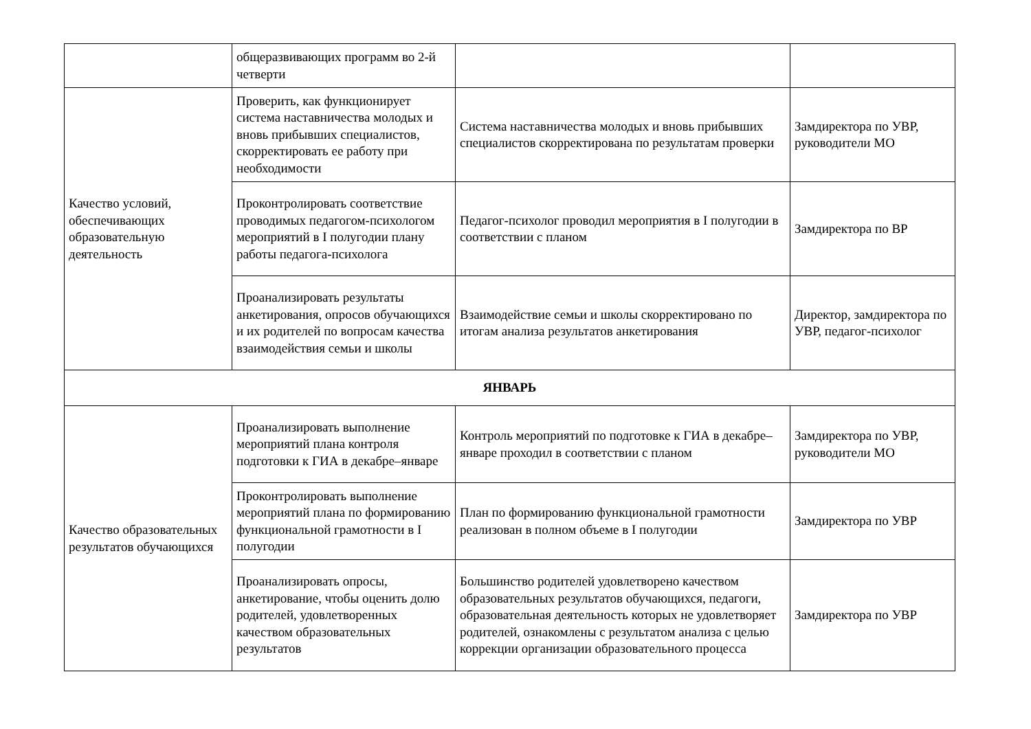| | общеразвивающих программ во 2-й четверти | | |
| Качество условий, обеспечивающих образовательную деятельность | Проверить, как функционирует система наставничества молодых и вновь прибывших специалистов, скорректировать ее работу при необходимости | Система наставничества молодых и вновь прибывших специалистов скорректирована по результатам проверки | Замдиректора по УВР, руководители МО |
| | Проконтролировать соответствие проводимых педагогом-психологом мероприятий в I полугодии плану работы педагога-психолога | Педагог-психолог проводил мероприятия в I полугодии в соответствии с планом | Замдиректора по ВР |
| | Проанализировать результаты анкетирования, опросов обучающихся и их родителей по вопросам качества взаимодействия семьи и школы | Взаимодействие семьи и школы скорректировано по итогам анализа результатов анкетирования | Директор, замдиректора по УВР, педагог-психолог |
| ЯНВАРЬ | | | |
| Качество образовательных результатов обучающихся | Проанализировать выполнение мероприятий плана контроля подготовки к ГИА в декабре–январе | Контроль мероприятий по подготовке к ГИА в декабре–январе проходил в соответствии с планом | Замдиректора по УВР, руководители МО |
| | Проконтролировать выполнение мероприятий плана по формированию функциональной грамотности в I полугодии | План по формированию функциональной грамотности реализован в полном объеме в I полугодии | Замдиректора по УВР |
| | Проанализировать опросы, анкетирование, чтобы оценить долю родителей, удовлетворенных качеством образовательных результатов | Большинство родителей удовлетворено качеством образовательных результатов обучающихся, педагоги, образовательная деятельность которых не удовлетворяет родителей, ознакомлены с результатом анализа с целью коррекции организации образовательного процесса | Замдиректора по УВР |